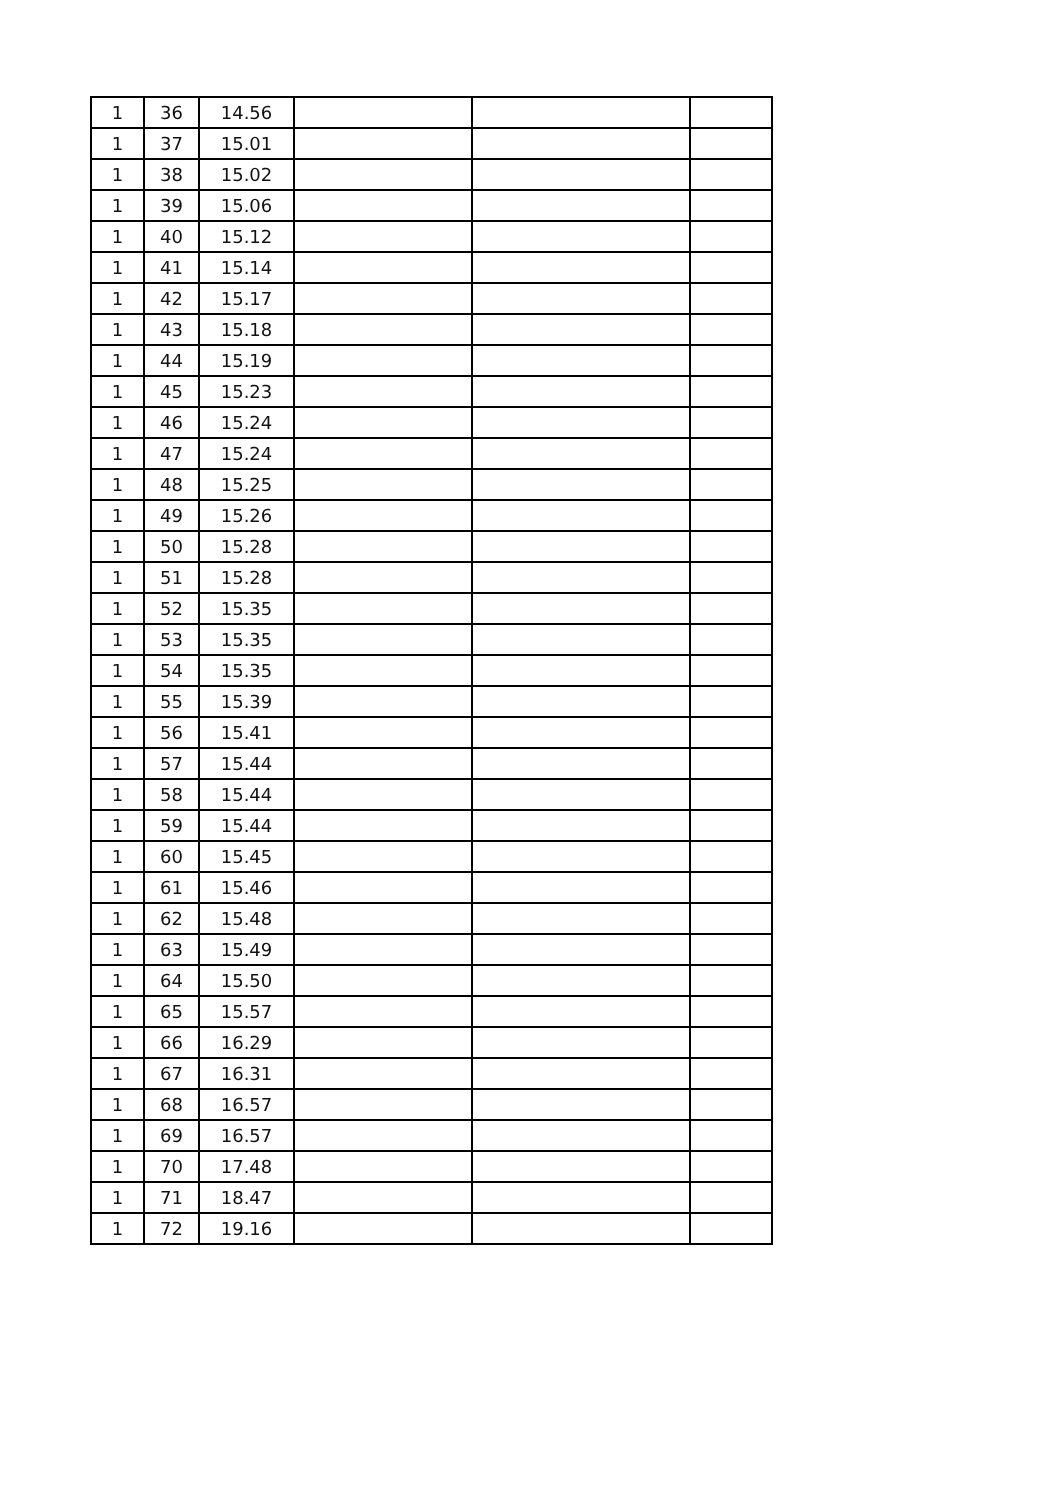| 1 | 36 | 14.56 | | | |
| 1 | 37 | 15.01 | | | |
| 1 | 38 | 15.02 | | | |
| 1 | 39 | 15.06 | | | |
| 1 | 40 | 15.12 | | | |
| 1 | 41 | 15.14 | | | |
| 1 | 42 | 15.17 | | | |
| 1 | 43 | 15.18 | | | |
| 1 | 44 | 15.19 | | | |
| 1 | 45 | 15.23 | | | |
| 1 | 46 | 15.24 | | | |
| 1 | 47 | 15.24 | | | |
| 1 | 48 | 15.25 | | | |
| 1 | 49 | 15.26 | | | |
| 1 | 50 | 15.28 | | | |
| 1 | 51 | 15.28 | | | |
| 1 | 52 | 15.35 | | | |
| 1 | 53 | 15.35 | | | |
| 1 | 54 | 15.35 | | | |
| 1 | 55 | 15.39 | | | |
| 1 | 56 | 15.41 | | | |
| 1 | 57 | 15.44 | | | |
| 1 | 58 | 15.44 | | | |
| 1 | 59 | 15.44 | | | |
| 1 | 60 | 15.45 | | | |
| 1 | 61 | 15.46 | | | |
| 1 | 62 | 15.48 | | | |
| 1 | 63 | 15.49 | | | |
| 1 | 64 | 15.50 | | | |
| 1 | 65 | 15.57 | | | |
| 1 | 66 | 16.29 | | | |
| 1 | 67 | 16.31 | | | |
| 1 | 68 | 16.57 | | | |
| 1 | 69 | 16.57 | | | |
| 1 | 70 | 17.48 | | | |
| 1 | 71 | 18.47 | | | |
| 1 | 72 | 19.16 | | | |